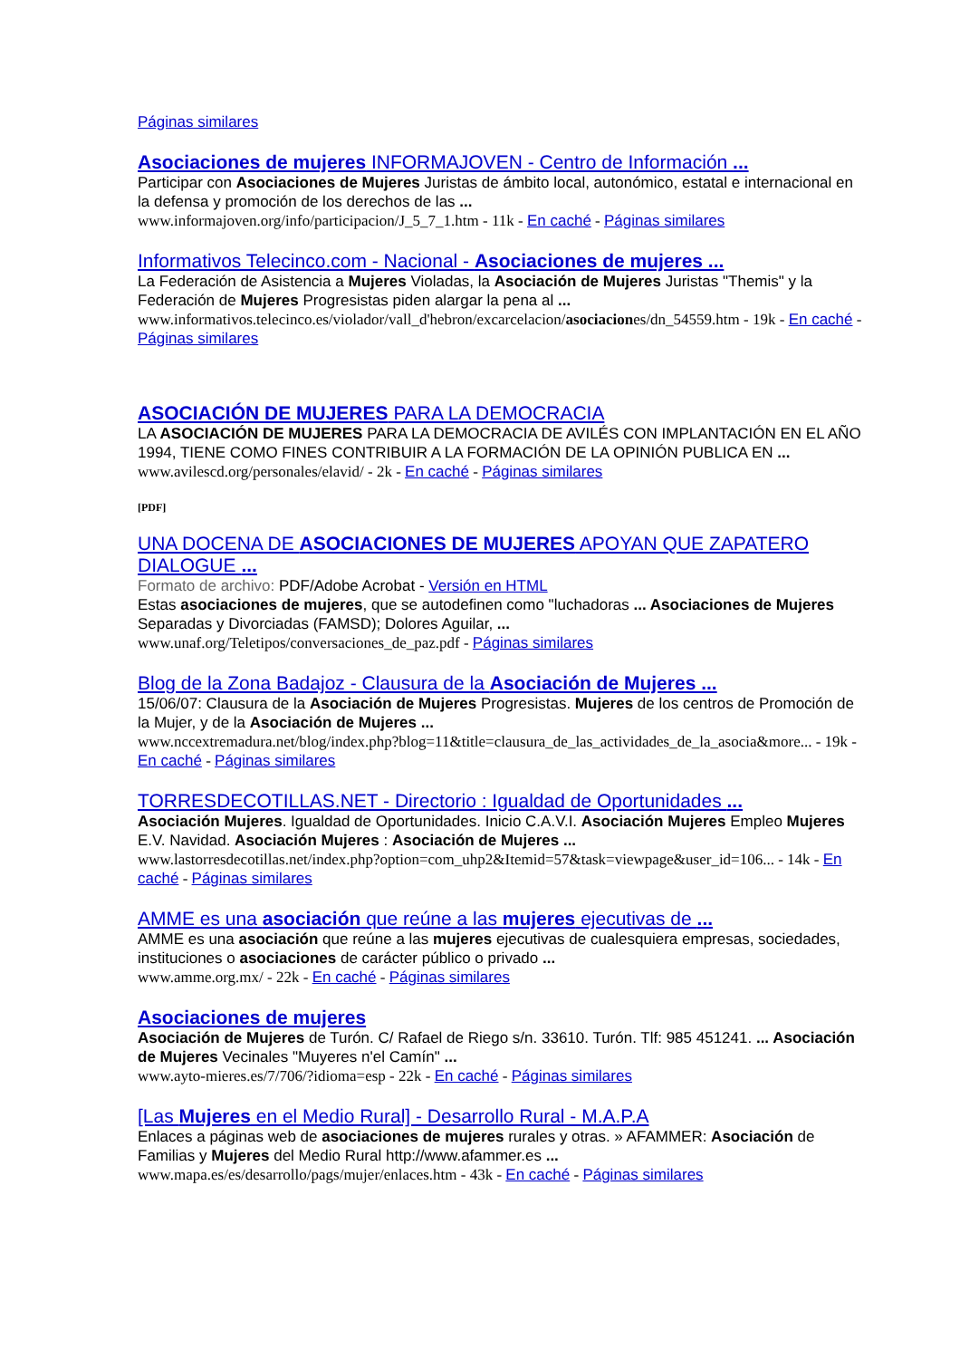Páginas similares
Asociaciones de mujeres INFORMAJOVEN - Centro de Información ...
Participar con Asociaciones de Mujeres Juristas de ámbito local, autonómico, estatal e internacional en la defensa y promoción de los derechos de las ...
www.informajoven.org/info/participacion/J_5_7_1.htm - 11k - En caché - Páginas similares
Informativos Telecinco.com - Nacional - Asociaciones de mujeres ...
La Federación de Asistencia a Mujeres Violadas, la Asociación de Mujeres Juristas "Themis" y la Federación de Mujeres Progresistas piden alargar la pena al ...
www.informativos.telecinco.es/violador/vall_d'hebron/excarcelacion/asociaciones/dn_54559.htm - 19k - En caché - Páginas similares
ASOCIACIÓN DE MUJERES PARA LA DEMOCRACIA
LA ASOCIACIÓN DE MUJERES PARA LA DEMOCRACIA DE AVILÉS CON IMPLANTACIÓN EN EL AÑO 1994, TIENE COMO FINES CONTRIBUIR A LA FORMACIÓN DE LA OPINIÓN PUBLICA EN ...
www.avilescd.org/personales/elavid/ - 2k - En caché - Páginas similares
[PDF]
UNA DOCENA DE ASOCIACIONES DE MUJERES APOYAN QUE ZAPATERO DIALOGUE ...
Formato de archivo: PDF/Adobe Acrobat - Versión en HTML
Estas asociaciones de mujeres, que se autodefinen como "luchadoras ... Asociaciones de Mujeres Separadas y Divorciadas (FAMSD); Dolores Aguilar, ...
www.unaf.org/Teletipos/conversaciones_de_paz.pdf - Páginas similares
Blog de la Zona Badajoz - Clausura de la Asociación de Mujeres ...
15/06/07: Clausura de la Asociación de Mujeres Progresistas. Mujeres de los centros de Promoción de la Mujer, y de la Asociación de Mujeres ...
www.nccextremadura.net/blog/index.php?blog=11&title=clausura_de_las_actividades_de_la_asocia&more... - 19k - En caché - Páginas similares
TORRESDECOTILLAS.NET - Directorio : Igualdad de Oportunidades ...
Asociación Mujeres. Igualdad de Oportunidades. Inicio C.A.V.I. Asociación Mujeres Empleo Mujeres E.V. Navidad. Asociación Mujeres : Asociación de Mujeres ...
www.lastorresdecotillas.net/index.php?option=com_uhp2&Itemid=57&task=viewpage&user_id=106... - 14k - En caché - Páginas similares
AMME es una asociación que reúne a las mujeres ejecutivas de ...
AMME es una asociación que reúne a las mujeres ejecutivas de cualesquiera empresas, sociedades, instituciones o asociaciones de carácter público o privado ...
www.amme.org.mx/ - 22k - En caché - Páginas similares
Asociaciones de mujeres
Asociación de Mujeres de Turón. C/ Rafael de Riego s/n. 33610. Turón. Tlf: 985 451241. ... Asociación de Mujeres Vecinales "Muyeres n'el Camín" ...
www.ayto-mieres.es/7/706/?idioma=esp - 22k - En caché - Páginas similares
[Las Mujeres en el Medio Rural] - Desarrollo Rural - M.A.P.A
Enlaces a páginas web de asociaciones de mujeres rurales y otras. » AFAMMER: Asociación de Familias y Mujeres del Medio Rural http://www.afammer.es ...
www.mapa.es/es/desarrollo/pags/mujer/enlaces.htm - 43k - En caché - Páginas similares